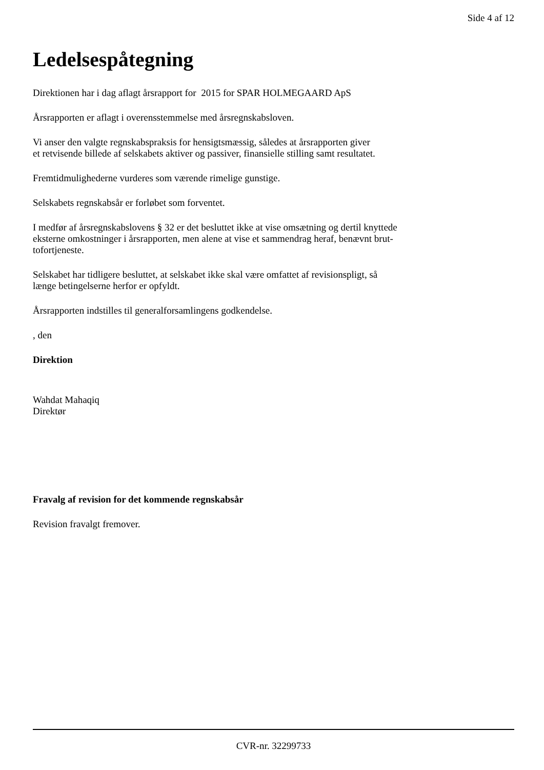Side 4 af 12
Ledelsespåtegning
Direktionen har i dag aflagt årsrapport for 2015 for SPAR HOLMEGAARD ApS
Årsrapporten er aflagt i overensstemmelse med årsregnskabsloven.
Vi anser den valgte regnskabspraksis for hensigtsmæssig, således at årsrapporten giver
et retvisende billede af selskabets aktiver og passiver, finansielle stilling samt resultatet.
Fremtidmulighederne vurderes som værende rimelige gunstige.
Selskabets regnskabsår er forløbet som forventet.
I medfør af årsregnskabslovens § 32 er det besluttet ikke at vise omsætning og dertil knyttede
eksterne omkostninger i årsrapporten, men alene at vise et sammendrag heraf, benævnt brut-
tofortjeneste.
Selskabet har tidligere besluttet, at selskabet ikke skal være omfattet af revisionspligt, så
længe betingelserne herfor er opfyldt.
Årsrapporten indstilles til generalforsamlingens godkendelse.
, den
Direktion
Wahdat Mahaqiq
Direktør
Fravalg af revision for det kommende regnskabsår
Revision fravalgt fremover.
CVR-nr. 32299733